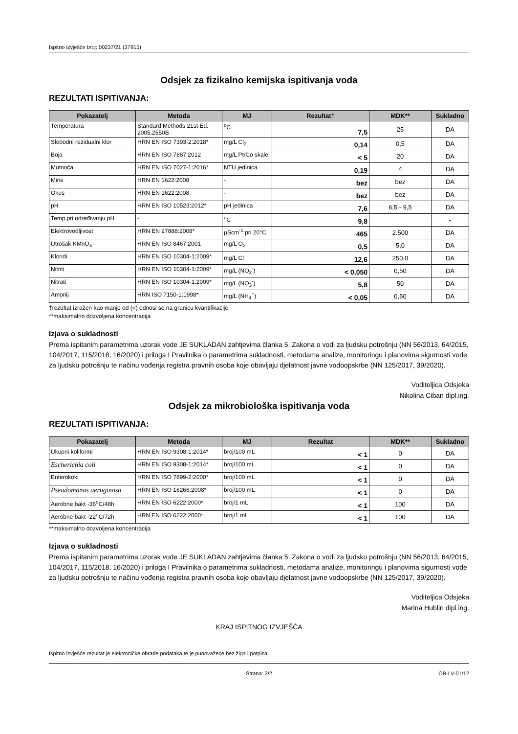Ispitno izvješće broj: 00237/21 (37915)
Odsjek za fizikalno kemijska ispitivanja voda
REZULTATI ISPITIVANJA:
| Pokazatelj | Metoda | MJ | Rezultat† | MDK** | Sukladno |
| --- | --- | --- | --- | --- | --- |
| Temperatura | Standard Methods 21st Ed. 2005.2550B | <sup>o</sup> C | 7,5 | 25 | DA |
| Slobodni rezidualni klor | HRN EN ISO 7393-2:2018* | mg/L Cl<sub>2</sub> | 0,14 | 0,5 | DA |
| Boja | HRN EN ISO 7887:2012 | mg/L Pt/Co skale | < 5 | 20 | DA |
| Mutnoća | HRN EN ISO 7027-1:2016* | NTU jedinica | 0,19 | 4 | DA |
| Miris | HRN EN 1622:2008 | - | bez | bez | DA |
| Okus | HRN EN 1622:2008 | - | bez | bez | DA |
| pH | HRN EN ISO 10523:2012* | pH jedinica | 7,6 | 6,5 - 9,5 | DA |
| Temp.pri određivanju pH | - | <sup>o</sup> C | 9,8 | | - |
| Elektrovodljivost | HRN EN 27888:2008* | µScm<sup>-1</sup> pri 20°C | 465 | 2.500 | DA |
| Utrošak KMnO<sub>4</sub> | HRN EN ISO 8467:2001 | mg/L O<sub>2</sub> | 0,5 | 5,0 | DA |
| Kloridi | HRN EN ISO 10304-1:2009* | mg/L Cl<sup>-</sup> | 12,6 | 250,0 | DA |
| Nitriti | HRN EN ISO 10304-1:2009* | mg/L (NO<sub>2</sub><sup>-</sup>) | < 0,050 | 0,50 | DA |
| Nitrati | HRN EN ISO 10304-1:2009* | mg/L (NO<sub>3</sub><sup>-</sup>) | 5,8 | 50 | DA |
| Amonij | HRN ISO 7150-1:1998* | mg/L (NH<sub>4</sub><sup>+</sup>) | < 0,05 | 0,50 | DA |
†rezultat izražen kao manje od (<) odnosi se na granicu kvantifikacije
**maksimalno dozvoljena koncentracija
Izjava o sukladnosti
Prema ispitanim parametrima uzorak vode JE SUKLADAN zahtjevima članka 5. Zakona o vodi za ljudsku potrošnju (NN 56/2013, 64/2015, 104/2017, 115/2018, 16/2020) i priloga I Pravilnika o parametrima sukladnosti, metodama analize, monitoringu i planovima sigurnosti vode za ljudsku potrošnju te načinu vođenja registra pravnih osoba koje obavljaju djelatnost javne vodoopskrbe (NN 125/2017, 39/2020).
Voditeljica Odsjeka
Nikolina Ciban dipl.ing.
Odsjek za mikrobiološka ispitivanja voda
REZULTATI ISPITIVANJA:
| Pokazatelj | Metoda | MJ | Rezultat | MDK** | Sukladno |
| --- | --- | --- | --- | --- | --- |
| Ukupni koliformi | HRN EN ISO 9308-1:2014* | broj/100 mL | < 1 | 0 | DA |
| Escherichia coli | HRN EN ISO 9308-1:2014* | broj/100 mL | < 1 | 0 | DA |
| Enterokoki | HRN EN ISO 7899-2:2000* | broj/100 mL | < 1 | 0 | DA |
| Pseudomonas aeruginosa | HRN EN ISO 16266:2008* | broj/100 mL | < 1 | 0 | DA |
| Aerobne bakt -36<sup>o</sup>C/48h | HRN EN ISO 6222:2000* | broj/1 mL | < 1 | 100 | DA |
| Aerobne bakt -22<sup>o</sup>C/72h | HRN EN ISO 6222:2000* | broj/1 mL | < 1 | 100 | DA |
**maksimalno dozvoljena koncentracija
Izjava o sukladnosti
Prema ispitanim parametrima uzorak vode JE SUKLADAN zahtjevima članka 5. Zakona o vodi za ljudsku potrošnju (NN 56/2013, 64/2015, 104/2017, 115/2018, 16/2020) i priloga I Pravilnika o parametrima sukladnosti, metodama analize, monitoringu i planovima sigurnosti vode za ljudsku potrošnju te načinu vođenja registra pravnih osoba koje obavljaju djelatnost javne vodoopskrbe (NN 125/2017, 39/2020).
Voditeljica Odsjeka
Marina Hublin dipl.ing.
KRAJ ISPITNOG IZVJEŠĆA
Ispitno izvješće rezultat je elektroničke obrade podataka te je punovažeće bez žiga i potpisa
Strana: 2/2 OB-LV-01/12